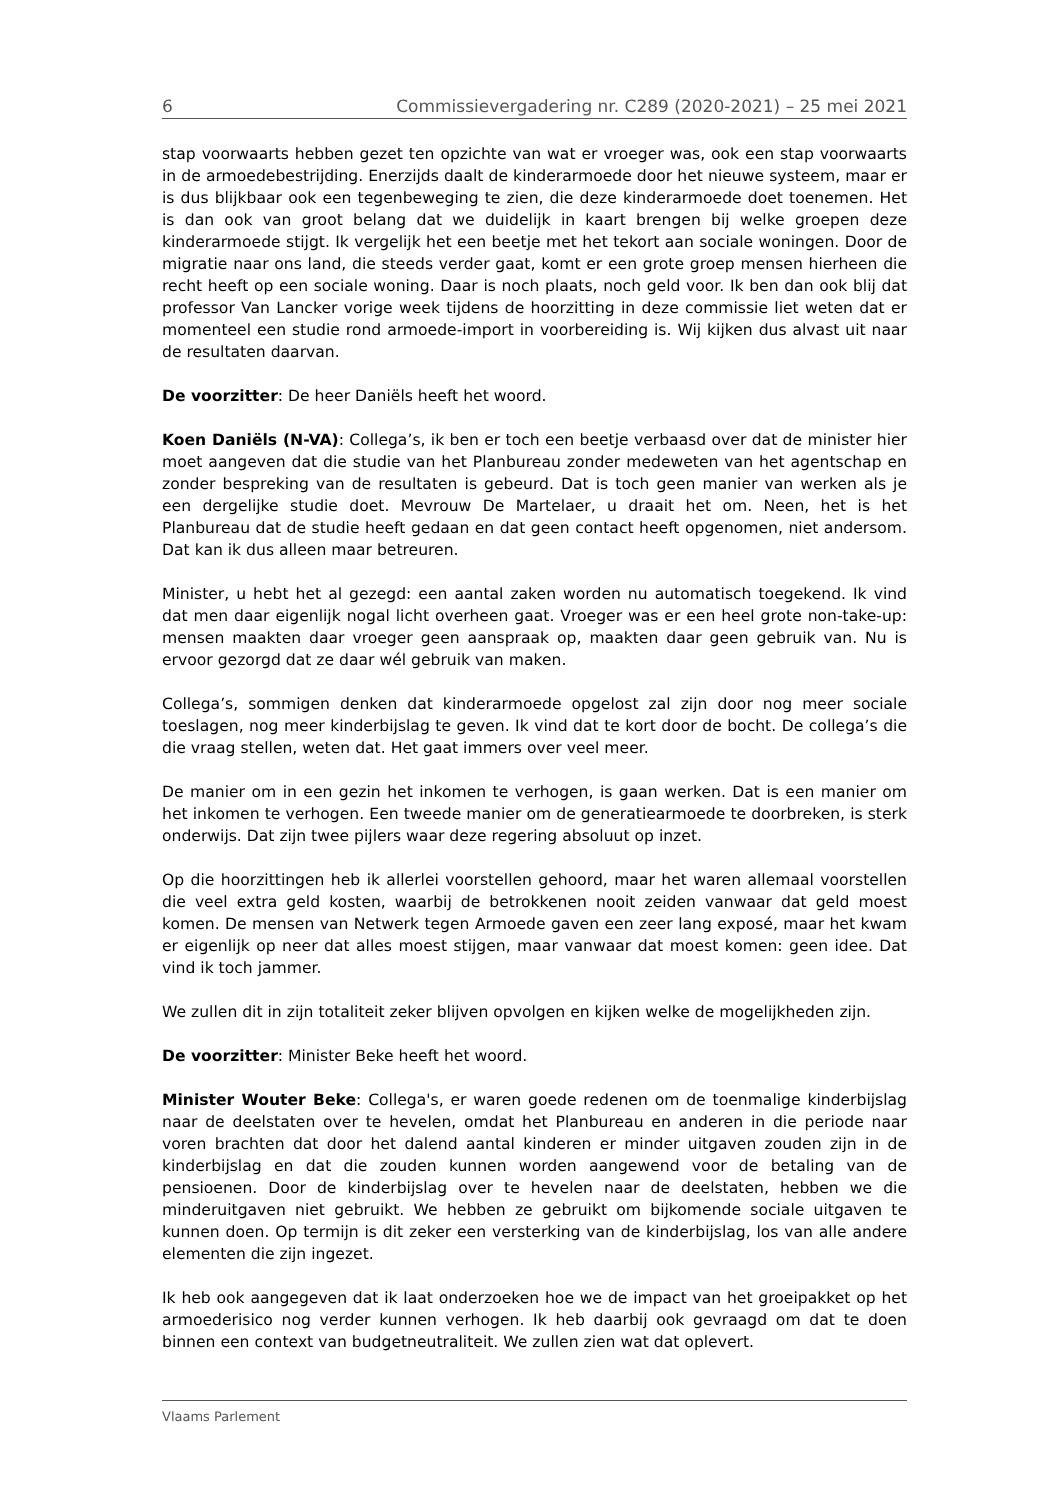6 Commissievergadering nr. C289 (2020-2021) – 25 mei 2021
stap voorwaarts hebben gezet ten opzichte van wat er vroeger was, ook een stap voorwaarts in de armoedebestrijding. Enerzijds daalt de kinderarmoede door het nieuwe systeem, maar er is dus blijkbaar ook een tegenbeweging te zien, die deze kinderarmoede doet toenemen. Het is dan ook van groot belang dat we duidelijk in kaart brengen bij welke groepen deze kinderarmoede stijgt. Ik vergelijk het een beetje met het tekort aan sociale woningen. Door de migratie naar ons land, die steeds verder gaat, komt er een grote groep mensen hierheen die recht heeft op een sociale woning. Daar is noch plaats, noch geld voor. Ik ben dan ook blij dat professor Van Lancker vorige week tijdens de hoorzitting in deze commissie liet weten dat er momenteel een studie rond armoede-import in voorbereiding is. Wij kijken dus alvast uit naar de resultaten daarvan.
De voorzitter: De heer Daniëls heeft het woord.
Koen Daniëls (N-VA): Collega’s, ik ben er toch een beetje verbaasd over dat de minister hier moet aangeven dat die studie van het Planbureau zonder medeweten van het agentschap en zonder bespreking van de resultaten is gebeurd. Dat is toch geen manier van werken als je een dergelijke studie doet. Mevrouw De Martelaer, u draait het om. Neen, het is het Planbureau dat de studie heeft gedaan en dat geen contact heeft opgenomen, niet andersom. Dat kan ik dus alleen maar betreuren.
Minister, u hebt het al gezegd: een aantal zaken worden nu automatisch toegekend. Ik vind dat men daar eigenlijk nogal licht overheen gaat. Vroeger was er een heel grote non-take-up: mensen maakten daar vroeger geen aanspraak op, maakten daar geen gebruik van. Nu is ervoor gezorgd dat ze daar wél gebruik van maken.
Collega’s, sommigen denken dat kinderarmoede opgelost zal zijn door nog meer sociale toeslagen, nog meer kinderbijslag te geven. Ik vind dat te kort door de bocht. De collega’s die die vraag stellen, weten dat. Het gaat immers over veel meer.
De manier om in een gezin het inkomen te verhogen, is gaan werken. Dat is een manier om het inkomen te verhogen. Een tweede manier om de generatiearmoede te doorbreken, is sterk onderwijs. Dat zijn twee pijlers waar deze regering absoluut op inzet.
Op die hoorzittingen heb ik allerlei voorstellen gehoord, maar het waren allemaal voorstellen die veel extra geld kosten, waarbij de betrokkenen nooit zeiden vanwaar dat geld moest komen. De mensen van Netwerk tegen Armoede gaven een zeer lang exposé, maar het kwam er eigenlijk op neer dat alles moest stijgen, maar vanwaar dat moest komen: geen idee. Dat vind ik toch jammer.
We zullen dit in zijn totaliteit zeker blijven opvolgen en kijken welke de mogelijkheden zijn.
De voorzitter: Minister Beke heeft het woord.
Minister Wouter Beke: Collega's, er waren goede redenen om de toenmalige kinderbijslag naar de deelstaten over te hevelen, omdat het Planbureau en anderen in die periode naar voren brachten dat door het dalend aantal kinderen er minder uitgaven zouden zijn in de kinderbijslag en dat die zouden kunnen worden aangewend voor de betaling van de pensioenen. Door de kinderbijslag over te hevelen naar de deelstaten, hebben we die minderuitgaven niet gebruikt. We hebben ze gebruikt om bijkomende sociale uitgaven te kunnen doen. Op termijn is dit zeker een versterking van de kinderbijslag, los van alle andere elementen die zijn ingezet.
Ik heb ook aangegeven dat ik laat onderzoeken hoe we de impact van het groeipakket op het armoederisico nog verder kunnen verhogen. Ik heb daarbij ook gevraagd om dat te doen binnen een context van budgetneutraliteit. We zullen zien wat dat oplevert.
Vlaams Parlement